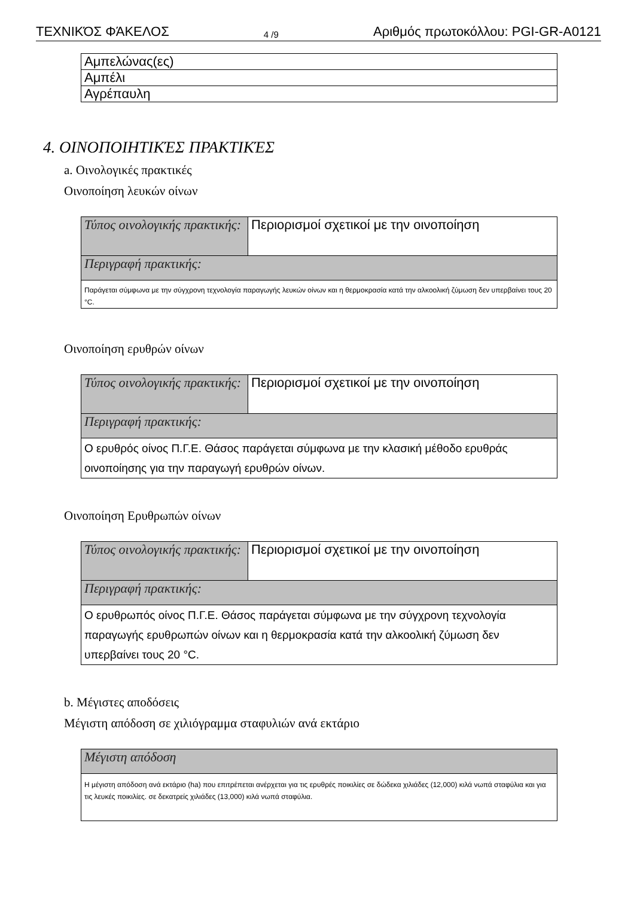ΤΕΧΝΙΚΌΣ ΦΆΚΕΛΟΣ 4 /9 Αριθμός πρωτοκόλλου: PGI-GR-A0121
| Αμπελώνας(ες) |
| Αμπέλι |
| Αγρέπαυλη |
4. ΟΙΝΟΠΟΙΗΤΙΚΈΣ ΠΡΑΚΤΙΚΈΣ
a. Οινολογικές πρακτικές
Οινοποίηση λευκών οίνων
| Τύπος οινολογικής πρακτικής: | Περιορισμοί σχετικοί με την οινοποίηση |
| Περιγραφή πρακτικής: | |
| Παράγεται σύμφωνα με την σύγχρονη τεχνολογία παραγωγής λευκών οίνων και η θερμοκρασία κατά την αλκοολική ζύμωση δεν υπερβαίνει τους 20 °C. | |
Οινοποίηση ερυθρών οίνων
| Τύπος οινολογικής πρακτικής: | Περιορισμοί σχετικοί με την οινοποίηση |
| Περιγραφή πρακτικής: | |
| Ο ερυθρός οίνος Π.Γ.Ε. Θάσος παράγεται σύμφωνα με την κλασική μέθοδο ερυθράς οινοποίησης για την παραγωγή ερυθρών οίνων. | |
Οινοποίηση Ερυθρωπών οίνων
| Τύπος οινολογικής πρακτικής: | Περιορισμοί σχετικοί με την οινοποίηση |
| Περιγραφή πρακτικής: | |
| Ο ερυθρωπός οίνος Π.Γ.Ε. Θάσος παράγεται σύμφωνα με την σύγχρονη τεχνολογία παραγωγής ερυθρωπών οίνων και η θερμοκρασία κατά την αλκοολική ζύμωση δεν υπερβαίνει τους 20 °C. | |
b. Μέγιστες αποδόσεις
Μέγιστη απόδοση σε χιλιόγραμμα σταφυλιών ανά εκτάριο
| Μέγιστη απόδοση |
| Η μέγιστη απόδοση ανά εκτάριο (ha) που επιτρέπεται ανέρχεται για τις ερυθρές ποικιλίες σε δώδεκα χιλιάδες (12,000) κιλά νωπά σταφύλια και για τις λευκές ποικιλίες. σε δεκατρείς χιλιάδες (13,000) κιλά νωπά σταφύλια. |